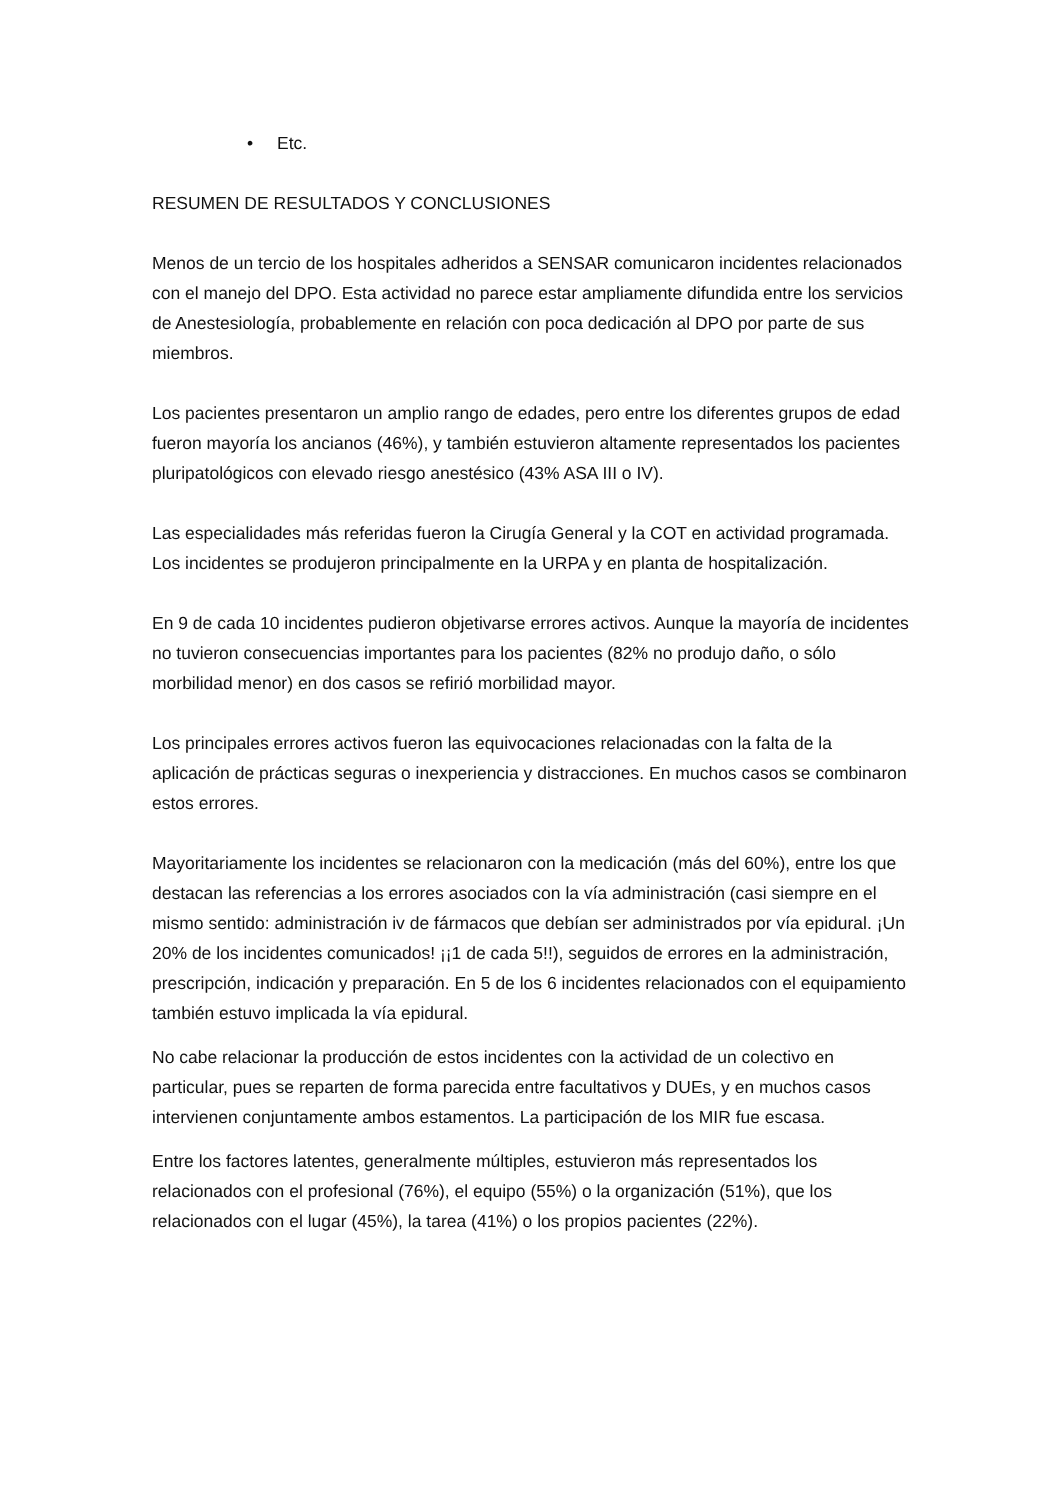• Etc.
RESUMEN DE RESULTADOS Y CONCLUSIONES
Menos de un tercio de los hospitales adheridos a SENSAR comunicaron incidentes relacionados con el manejo del DPO. Esta actividad no parece estar ampliamente difundida entre los servicios de Anestesiología, probablemente en relación con poca dedicación al DPO por parte de sus miembros.
Los pacientes presentaron un amplio rango de edades, pero entre los diferentes grupos de edad fueron mayoría los ancianos (46%), y también estuvieron altamente representados los pacientes pluripatológicos con elevado riesgo anestésico (43% ASA III o IV).
Las especialidades más referidas fueron la Cirugía General y la COT en actividad programada. Los incidentes se produjeron principalmente en la URPA y en planta de hospitalización.
En 9 de cada 10 incidentes pudieron objetivarse errores activos. Aunque la mayoría de incidentes no tuvieron consecuencias importantes para los pacientes (82% no produjo daño, o sólo morbilidad menor) en dos casos se refirió morbilidad mayor.
Los principales errores activos fueron las equivocaciones relacionadas con la falta de la aplicación de prácticas seguras o inexperiencia y distracciones. En muchos casos se combinaron estos errores.
Mayoritariamente los incidentes se relacionaron con la medicación (más del 60%), entre los que destacan las referencias a los errores asociados con la vía administración (casi siempre en el mismo sentido: administración iv de fármacos que debían ser administrados por vía epidural. ¡Un 20% de los incidentes comunicados! ¡¡1 de cada 5!!), seguidos de errores en la administración, prescripción, indicación y preparación. En 5 de los 6 incidentes relacionados con el equipamiento también estuvo implicada la vía epidural.
No cabe relacionar la producción de estos incidentes con la actividad de un colectivo en particular, pues se reparten de forma parecida entre facultativos y DUEs, y en muchos casos intervienen conjuntamente ambos estamentos. La participación de los MIR fue escasa.
Entre los factores latentes, generalmente múltiples, estuvieron más representados los relacionados con el profesional (76%), el equipo (55%) o la organización (51%), que los relacionados con el lugar (45%), la tarea (41%) o los propios pacientes (22%).